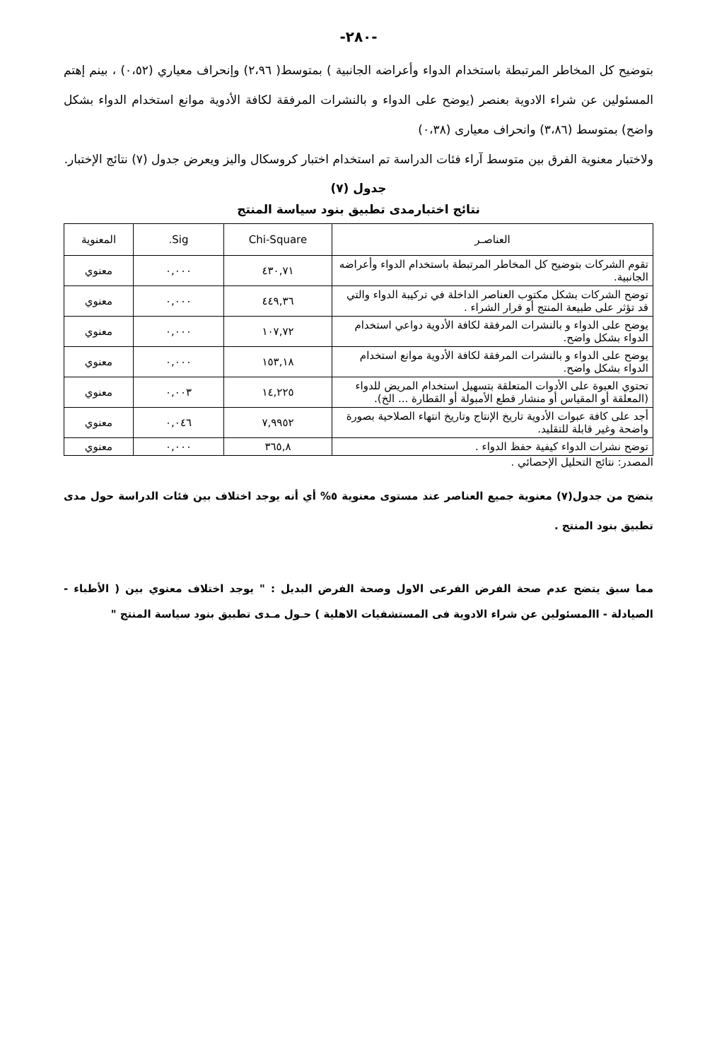-٢٨٠-
بتوضيح كل المخاطر المرتبطة باستخدام الدواء وأعراضه الجانبية ) بمتوسط( ٢،٩٦) وإنحراف معياري (٠،٥٢) ، بينم إهتم المسئولين عن شراء الادوية بعنصر (يوضح على الدواء و بالنشرات المرفقة لكافة الأدوية موانع استخدام الدواء بشكل واضح) بمتوسط (٣،٨٦) وانحراف معيارى (٠،٣٨)
ولاختبار معنوية الفرق بين متوسط آراء فئات الدراسة تم استخدام اختبار كروسكال واليز ويعرض جدول (٧) نتائج الإختبار.
جدول (٧)
نتائج اختبارمدى تطبيق بنود سياسة المنتج
| العناصـر | Chi-Square | Sig. | المعنوية |
| --- | --- | --- | --- |
| تقوم الشركات بتوضيح كل المخاطر المرتبطة باستخدام الدواء وأعراضه الجانبية. | ٤٣٠,٧١ | ٠,٠٠٠ | معنوي |
| توضح الشركات بشكل مكتوب العناصر الداخلة في تركيبة الدواء والتي قد تؤثر على طبيعة المنتج أو قرار الشراء . | ٤٤٩,٣٦ | ٠,٠٠٠ | معنوي |
| يوضح على الدواء و بالنشرات المرفقة لكافة الأدوية دواعي استخدام الدواء بشكل واضح. | ١٠٧,٧٢ | ٠,٠٠٠ | معنوي |
| يوضح على الدواء و بالنشرات المرفقة لكافة الأدوية موانع استخدام الدواء بشكل واضح. | ١٥٣,١٨ | ٠,٠٠٠ | معنوي |
| تحتوي العبوة على الأدوات المتعلقة بتسهيل استخدام المريض للدواء (المعلقة أو المقياس أو منشار قطع الأمبولة أو القطارة ... الخ). | ١٤,٢٢٥ | ٠,٠٠٣ | معنوي |
| أجد على كافة عبوات الأدوية تاريخ الإنتاج وتاريخ انتهاء الصلاحية بصورة واضحة وغير قابلة للتقليد. | ٧,٩٩٥٢ | ٠,٠٤٦ | معنوي |
| توضح نشرات الدواء كيفية حفظ الدواء . | ٣٦٥,٨ | ٠,٠٠٠ | معنوي |
المصدر: نتائج التحليل الإحصائي .
يتضح من جدول(٧) معنوية جميع العناصر عند مستوى معنوية ٥% أي أنه يوجد اختلاف بين فئات الدراسة حول مدى تطبيق بنود المنتج .
مما سبق يتضح عدم صحة الفرض الفرعى الاول وصحة الفرض البديل : " يوجد اختلاف معنوي بين ( الأطباء - الصيادلة - االمسئولين عن شراء الادوية فى المستشفيات الاهلية ) حـول مـدى تطبيق بنود سياسة المنتج "